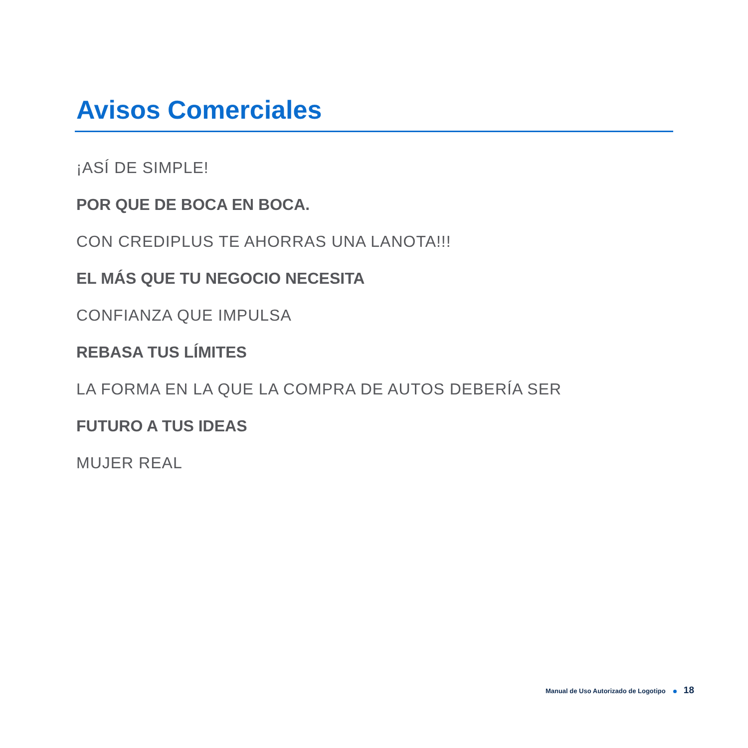Avisos Comerciales
¡ASÍ DE SIMPLE!
POR QUE DE BOCA EN BOCA.
CON CREDIPLUS TE AHORRAS UNA LANOTA!!!
EL MÁS QUE TU NEGOCIO NECESITA
CONFIANZA QUE IMPULSA
REBASA TUS LÍMITES
LA FORMA EN LA QUE LA COMPRA DE AUTOS DEBERÍA SER
FUTURO A TUS IDEAS
MUJER REAL
Manual de Uso Autorizado de Logotipo 18